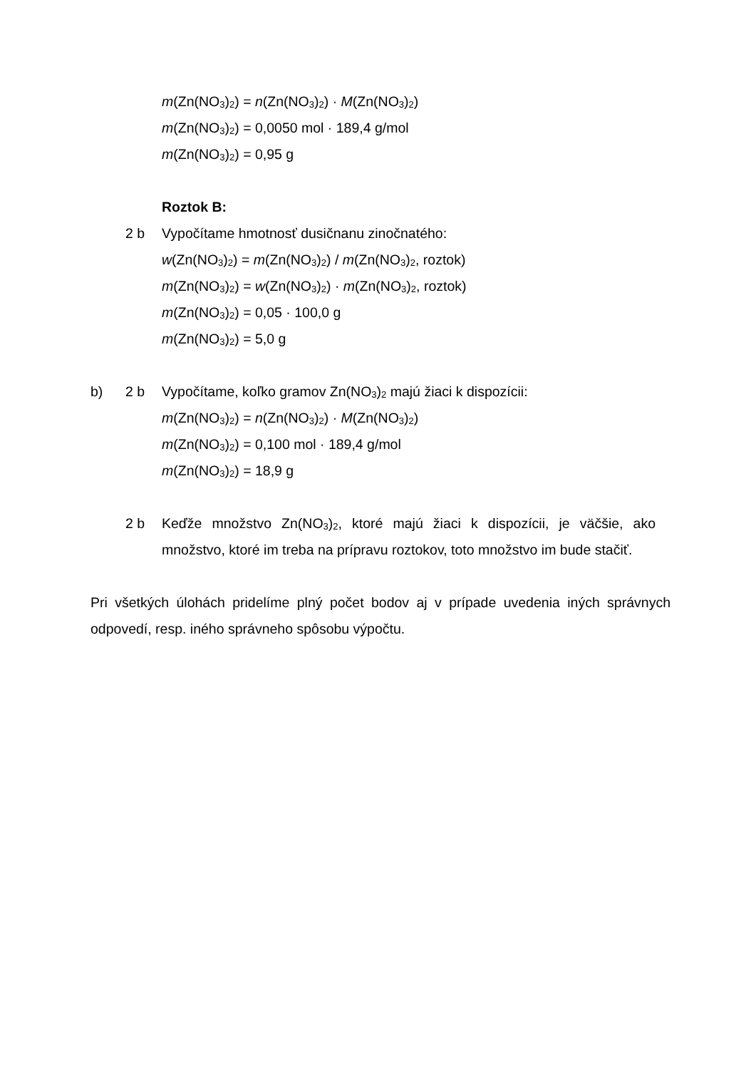m(Zn(NO<sub>3</sub>)<sub>2</sub>) = n(Zn(NO<sub>3</sub>)<sub>2</sub>) · M(Zn(NO<sub>3</sub>)<sub>2</sub>)
m(Zn(NO<sub>3</sub>)<sub>2</sub>) = 0,0050 mol · 189,4 g/mol
m(Zn(NO<sub>3</sub>)<sub>2</sub>) = 0,95 g
Roztok B:
2 b Vypočítame hmotnosť dusičnanu zinočnatého:
w(Zn(NO<sub>3</sub>)<sub>2</sub>) = m(Zn(NO<sub>3</sub>)<sub>2</sub>) / m(Zn(NO<sub>3</sub>)<sub>2</sub>, roztok)
m(Zn(NO<sub>3</sub>)<sub>2</sub>) = w(Zn(NO<sub>3</sub>)<sub>2</sub>) · m(Zn(NO<sub>3</sub>)<sub>2</sub>, roztok)
m(Zn(NO<sub>3</sub>)<sub>2</sub>) = 0,05 · 100,0 g
m(Zn(NO<sub>3</sub>)<sub>2</sub>) = 5,0 g
b) 2 b Vypočítame, koľko gramov Zn(NO<sub>3</sub>)<sub>2</sub> majú žiaci k dispozícii:
m(Zn(NO<sub>3</sub>)<sub>2</sub>) = n(Zn(NO<sub>3</sub>)<sub>2</sub>) · M(Zn(NO<sub>3</sub>)<sub>2</sub>)
m(Zn(NO<sub>3</sub>)<sub>2</sub>) = 0,100 mol · 189,4 g/mol
m(Zn(NO<sub>3</sub>)<sub>2</sub>) = 18,9 g
2 b Keďže množstvo Zn(NO<sub>3</sub>)<sub>2</sub>, ktoré majú žiaci k dispozícii, je väčšie, ako množstvo, ktoré im treba na prípravu roztokov, toto množstvo im bude stačiť.
Pri všetkých úlohách pridelíme plný počet bodov aj v prípade uvedenia iných správnych odpovedí, resp. iného správneho spôsobu výpočtu.